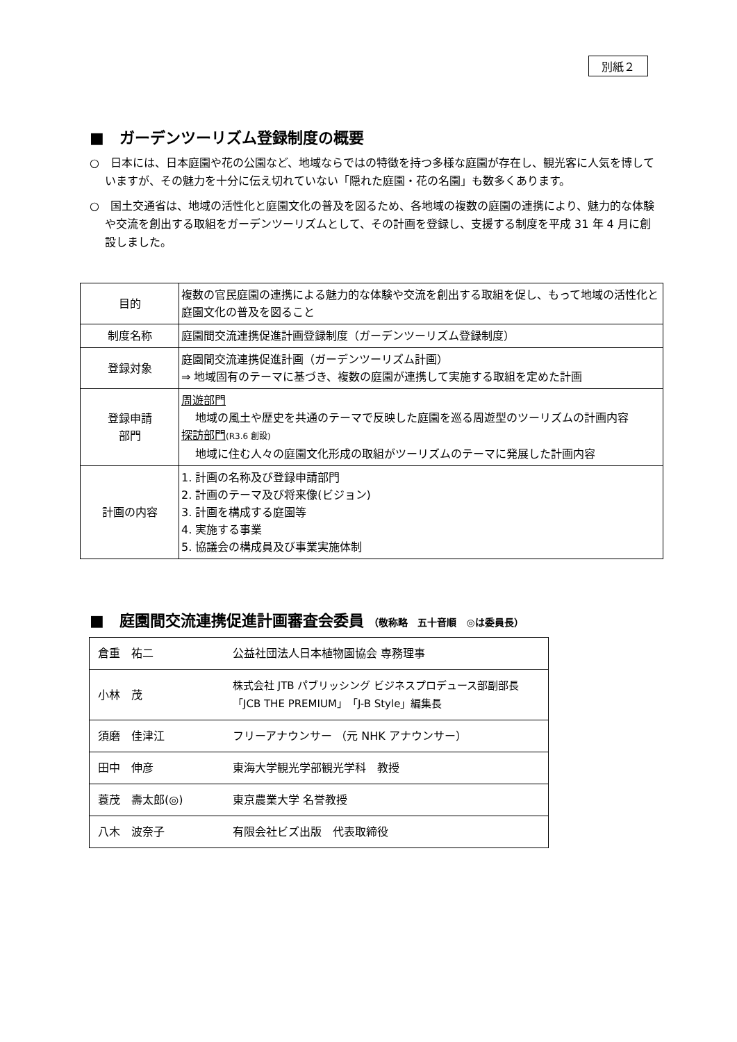別紙２
■　ガーデンツーリズム登録制度の概要
○　日本には、日本庭園や花の公園など、地域ならではの特徴を持つ多様な庭園が存在し、観光客に人気を博していますが、その魅力を十分に伝え切れていない「隠れた庭園・花の名園」も数多くあります。
○　国土交通省は、地域の活性化と庭園文化の普及を図るため、各地域の複数の庭園の連携により、魅力的な体験や交流を創出する取組をガーデンツーリズムとして、その計画を登録し、支援する制度を平成 31 年 4 月に創設しました。
| 目的 | 複数の官民庭園の連携による魅力的な体験や交流を創出する取組を促し、もって地域の活性化と庭園文化の普及を図ること |
| 制度名称 | 庭園間交流連携促進計画登録制度（ガーデンツーリズム登録制度） |
| 登録対象 | 庭園間交流連携促進計画（ガーデンツーリズム計画） ⇒ 地域固有のテーマに基づき、複数の庭園が連携して実施する取組を定めた計画 |
| 登録申請 部門 | 周遊部門 地域の風土や歴史を共通のテーマで反映した庭園を巡る周遊型のツーリズムの計画内容 探訪部門 (R3.6 創設) 地域に住む人々の庭園文化形成の取組がツーリズムのテーマに発展した計画内容 |
| 計画の内容 | 1. 計画の名称及び登録申請部門 2. 計画のテーマ及び将来像(ビジョン) 3. 計画を構成する庭園等 4. 実施する事業 5. 協議会の構成員及び事業実施体制 |
■　庭園間交流連携促進計画審査会委員 （敬称略　五十音順　◎は委員長）
| 倉重 祐二 | 公益社団法人日本植物園協会 専務理事 |
| 小林 茂 | 株式会社 JTB パブリッシング ビジネスプロデュース部副部長 「JCB THE PREMIUM」「J-B Style」編集長 |
| 須磨 佳津江 | フリーアナウンサー （元 NHK アナウンサー） |
| 田中 伸彦 | 東海大学観光学部観光学科 教授 |
| 蓑茂 壽太郎(◎) | 東京農業大学 名誉教授 |
| 八木 波奈子 | 有限会社ビズ出版 代表取締役 |